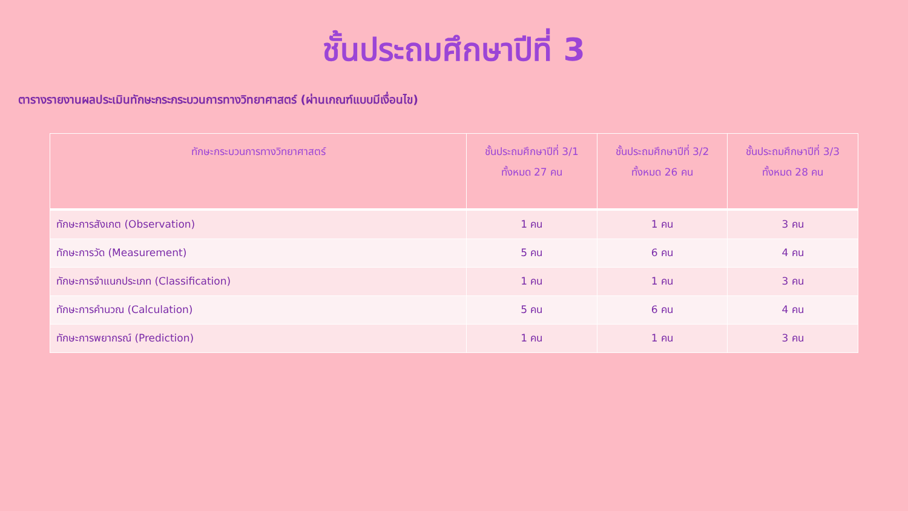ชั้นประถมศึกษาปีที่ 3
ตารางรายงานผลประเมินทักษะกระกระบวนการทางวิทยาศาสตร์ (ผ่านเกณฑ์แบบมีเงื่อนไข)
| ทักษะกระบวนการทางวิทยาศาสตร์ | ชั้นประถมศึกษาปีที่ 3/1 ทั้งหมด 27 คน | ชั้นประถมศึกษาปีที่ 3/2 ทั้งหมด 26 คน | ชั้นประถมศึกษาปีที่ 3/3 ทั้งหมด 28 คน |
| --- | --- | --- | --- |
| ทักษะการสังเกต (Observation) | 1 คน | 1 คน | 3 คน |
| ทักษะการวัด (Measurement) | 5 คน | 6 คน | 4 คน |
| ทักษะการจำแนกประเภท (Classification) | 1 คน | 1 คน | 3 คน |
| ทักษะการคำนวณ (Calculation) | 5 คน | 6 คน | 4 คน |
| ทักษะการพยากรณ์ (Prediction) | 1 คน | 1 คน | 3 คน |